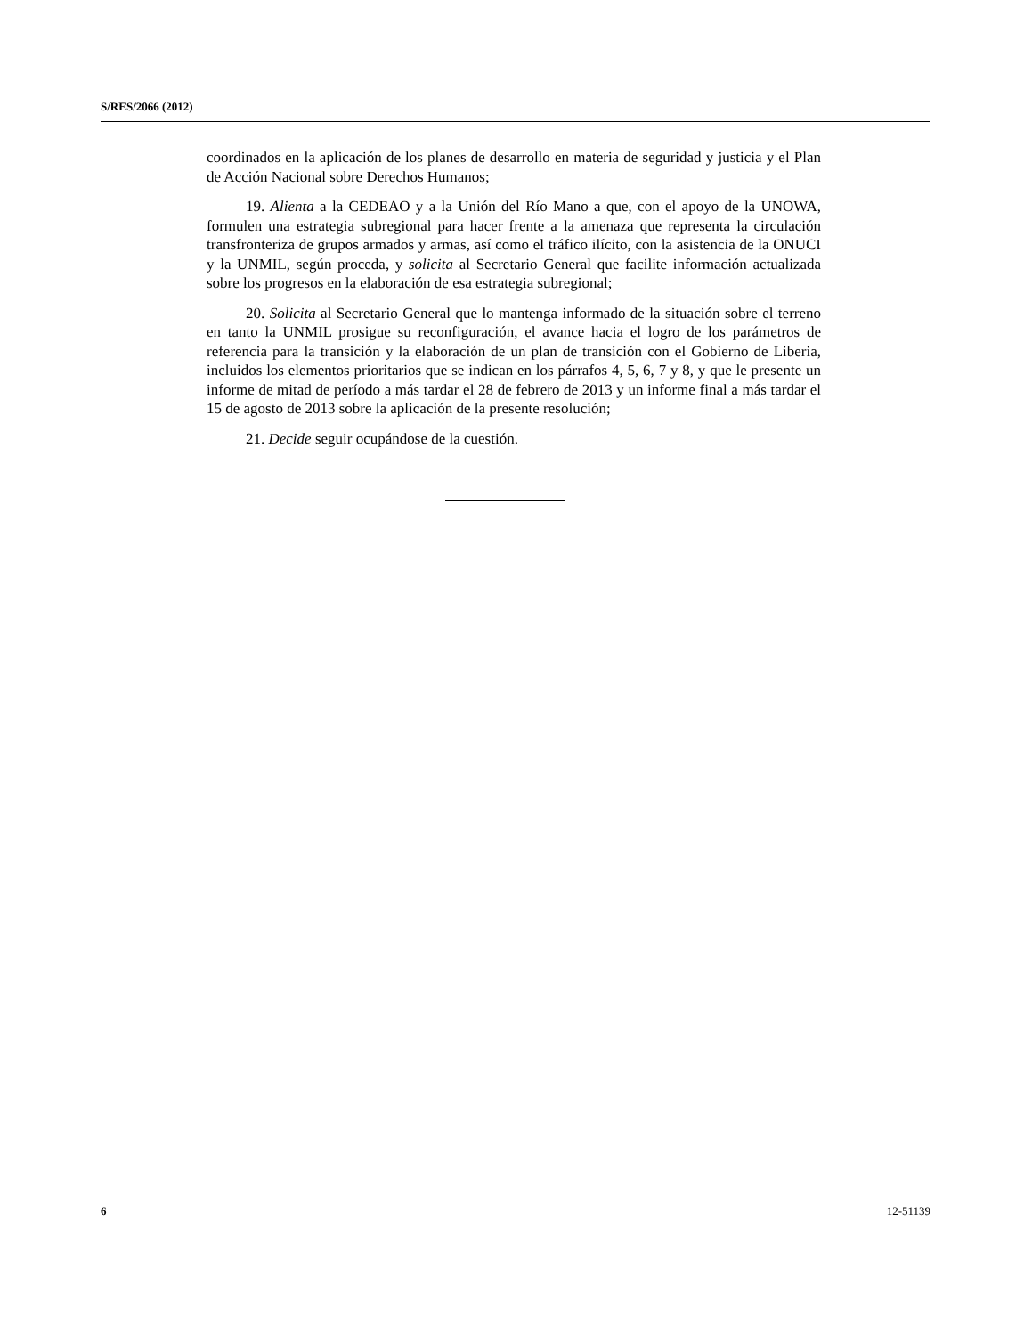S/RES/2066 (2012)
coordinados en la aplicación de los planes de desarrollo en materia de seguridad y justicia y el Plan de Acción Nacional sobre Derechos Humanos;
19. Alienta a la CEDEAO y a la Unión del Río Mano a que, con el apoyo de la UNOWA, formulen una estrategia subregional para hacer frente a la amenaza que representa la circulación transfronteriza de grupos armados y armas, así como el tráfico ilícito, con la asistencia de la ONUCI y la UNMIL, según proceda, y solicita al Secretario General que facilite información actualizada sobre los progresos en la elaboración de esa estrategia subregional;
20. Solicita al Secretario General que lo mantenga informado de la situación sobre el terreno en tanto la UNMIL prosigue su reconfiguración, el avance hacia el logro de los parámetros de referencia para la transición y la elaboración de un plan de transición con el Gobierno de Liberia, incluidos los elementos prioritarios que se indican en los párrafos 4, 5, 6, 7 y 8, y que le presente un informe de mitad de período a más tardar el 28 de febrero de 2013 y un informe final a más tardar el 15 de agosto de 2013 sobre la aplicación de la presente resolución;
21. Decide seguir ocupándose de la cuestión.
6 12-51139